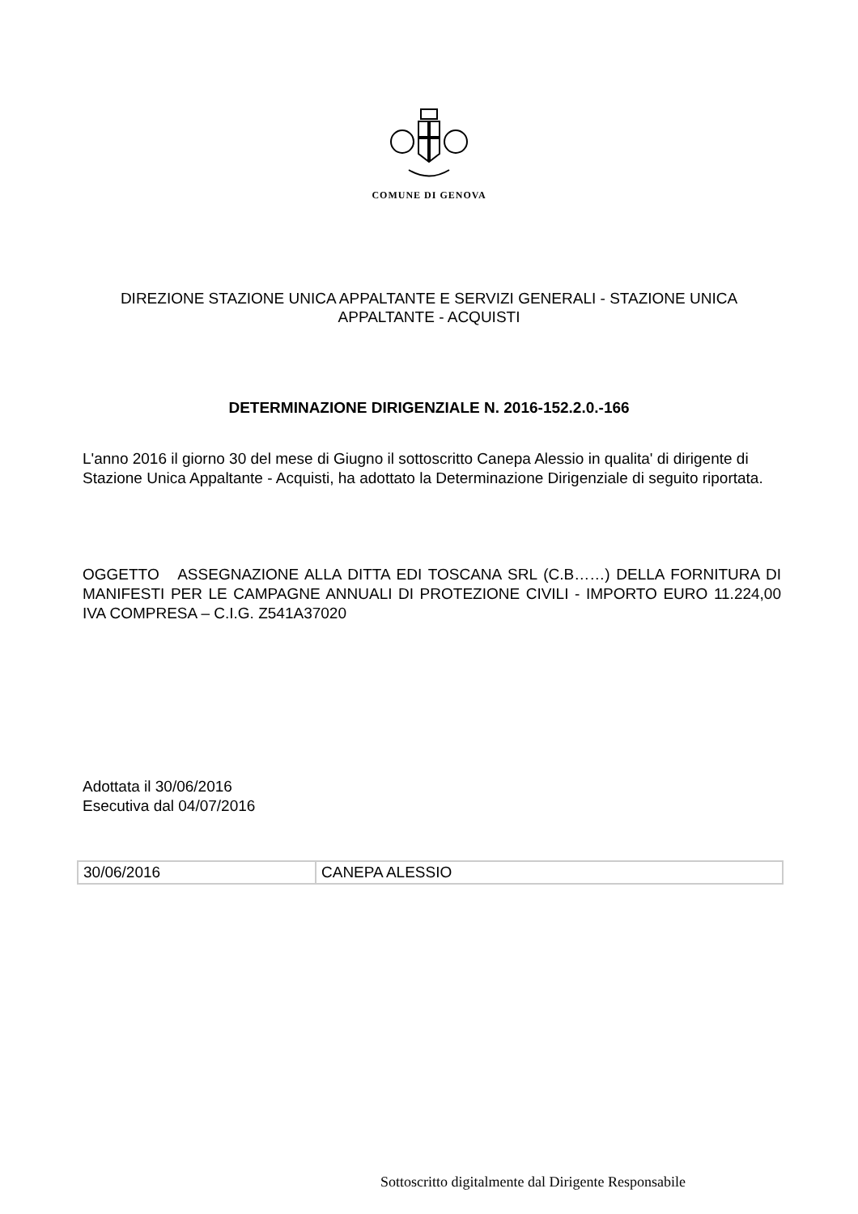COMUNE DI GENOVA
DIREZIONE STAZIONE UNICA APPALTANTE E SERVIZI GENERALI - STAZIONE UNICA APPALTANTE - ACQUISTI
DETERMINAZIONE DIRIGENZIALE N. 2016-152.2.0.-166
L'anno 2016 il giorno 30 del mese di Giugno il sottoscritto Canepa Alessio in qualita' di dirigente di Stazione Unica Appaltante - Acquisti, ha adottato la Determinazione Dirigenziale di seguito riportata.
OGGETTO ASSEGNAZIONE ALLA DITTA EDI TOSCANA SRL (C.B……) DELLA FORNITURA DI MANIFESTI PER LE CAMPAGNE ANNUALI DI PROTEZIONE CIVILI - IMPORTO EURO 11.224,00 IVA COMPRESA – C.I.G. Z541A37020
Adottata il 30/06/2016
Esecutiva dal 04/07/2016
| 30/06/2016 | CANEPA ALESSIO |
Sottoscritto digitalmente dal Dirigente Responsabile